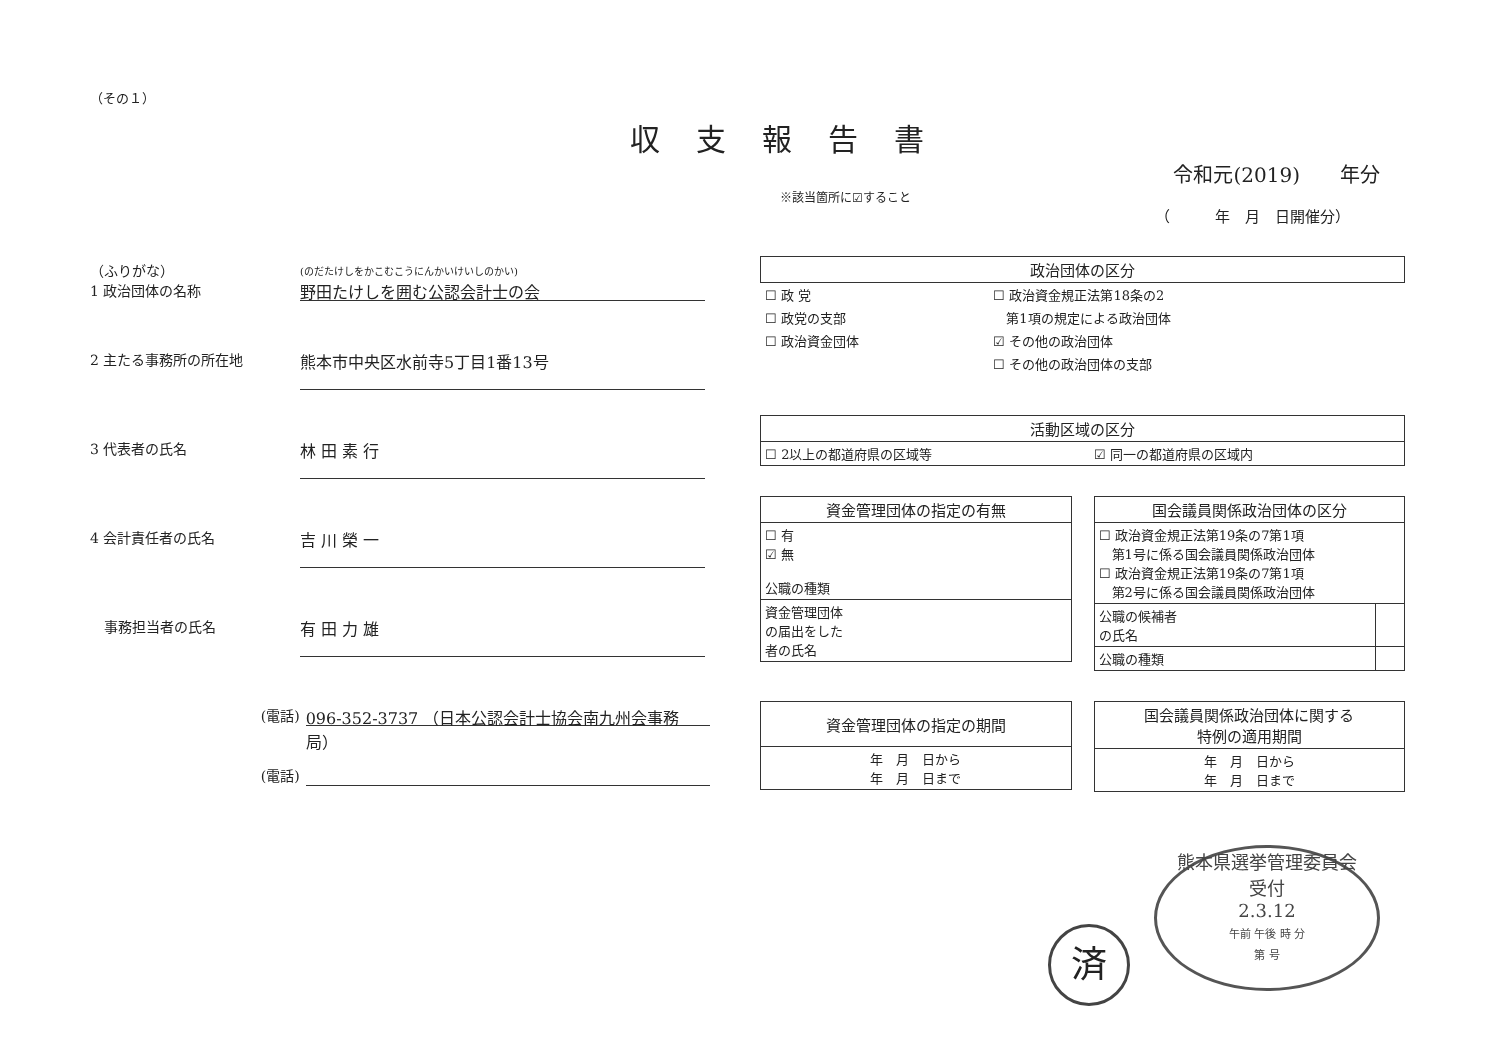（その１）
収支報告書
令和元(2019)　　年分
※該当箇所に☑すること
（　　　年　月　日開催分）
（ふりがな）
1 政治団体の名称
(のだたけしをかこむこうにんかいけいしのかい)
野田たけしを囲む公認会計士の会
2 主たる事務所の所在地
熊本市中央区水前寺5丁目1番13号
3 代表者の氏名
林 田 素 行
4 会計責任者の氏名
吉 川 榮 一
　事務担当者の氏名
有 田 力 雄
(電話)
096-352-3737 （日本公認会計士協会南九州会事務局）
(電話)
| 政治団体の区分 | |
| --- | --- |
| ☐ 政 党 | ☐ 政治資金規正法第18条の2 |
| ☐ 政党の支部 | 第1項の規定による政治団体 |
| ☐ 政治資金団体 | ☑ その他の政治団体 |
| | ☐ その他の政治団体の支部 |
| 活動区域の区分 | |
| --- | --- |
| ☐ 2以上の都道府県の区域等 | ☑ 同一の都道府県の区域内 |
| 資金管理団体の指定の有無 |
| --- |
| ☐ 有 ☑ 無 公職の種類 |
| 資金管理団体 の届出をした 者の氏名 |
| 国会議員関係政治団体の区分 | |
| --- | --- |
| ☐ 政治資金規正法第19条の7第1項 第1号に係る国会議員関係政治団体 ☐ 政治資金規正法第19条の7第1項 第2号に係る国会議員関係政治団体 | |
| 公職の候補者 の氏名 | |
| 公職の種類 | |
| 資金管理団体の指定の期間 |
| --- |
| 年 月 日から 年 月 日まで |
| 国会議員関係政治団体に関する 特例の適用期間 |
| --- |
| 年 月 日から 年 月 日まで |
済
熊本県選挙管理委員会
受付
2.3.12
午前 午後 時 分
第 号